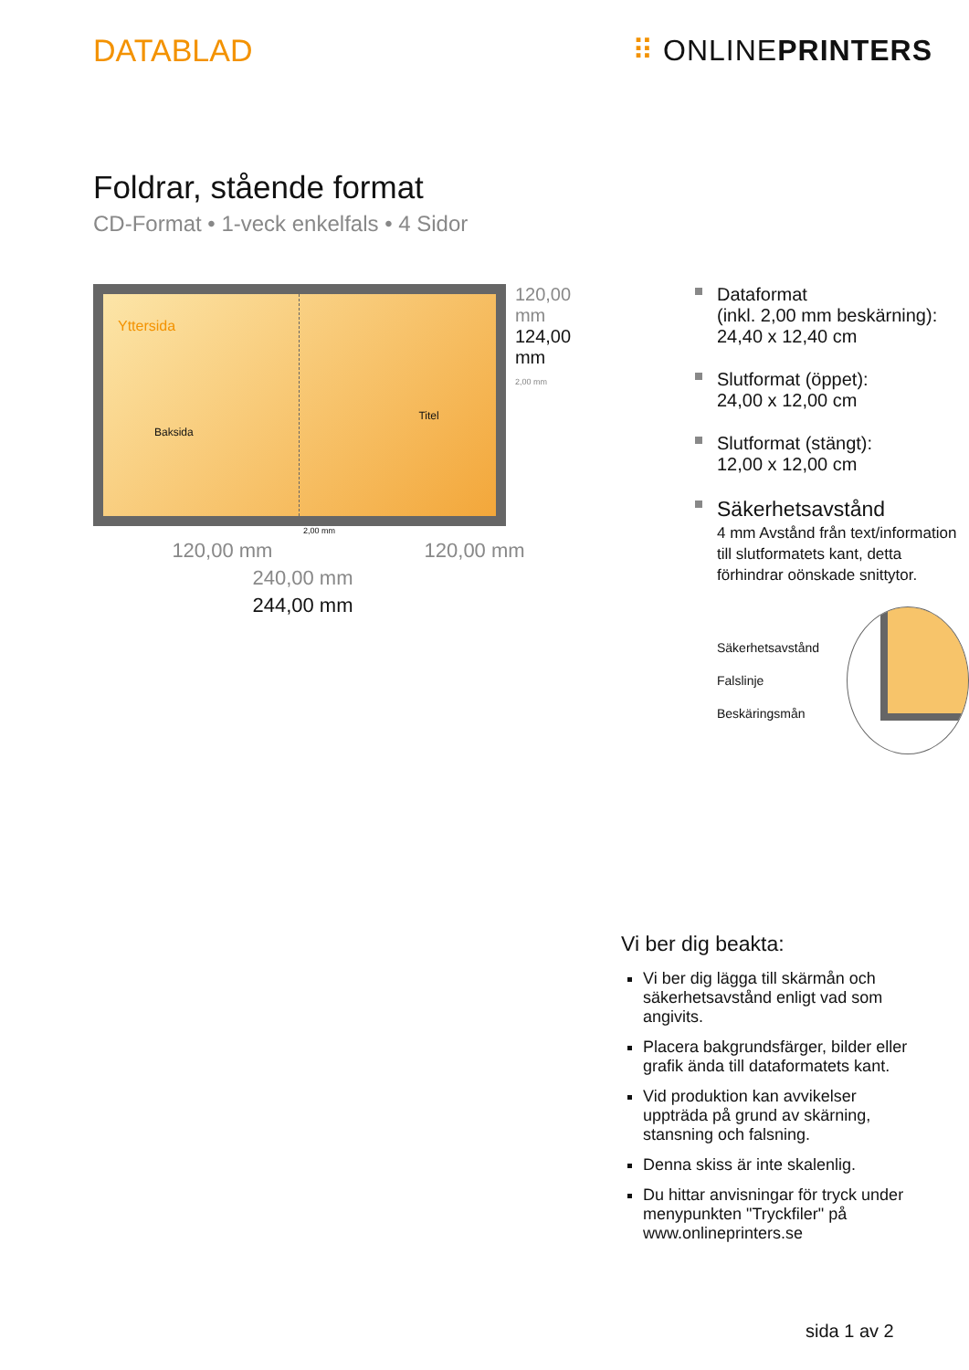DATABLAD ⠿ ONLINEPRINTERS
Foldrar, stående format
CD-Format • 1-veck enkelfals • 4 Sidor
Yttersida
Baksida
Titel
120,00 mm
124,00 mm
2,00 mm
2,00 mm
120,00 mm 120,00 mm
240,00 mm
244,00 mm
Dataformat
(inkl. 2,00 mm beskärning):
24,40 x 12,40 cm
Slutformat (öppet):
24,00 x 12,00 cm
Slutformat (stängt):
12,00 x 12,00 cm
Säkerhetsavstånd
4 mm Avstånd från text/information till slutformatets kant, detta förhindrar oönskade snittytor.
Säkerhetsavstånd
Falslinje
Beskäringsmån
Vi ber dig beakta:
Vi ber dig lägga till skärmån och säkerhetsavstånd enligt vad som angivits.
Placera bakgrundsfärger, bilder eller grafik ända till dataformatets kant.
Vid produktion kan avvikelser uppträda på grund av skärning, stansning och falsning.
Denna skiss är inte skalenlig.
Du hittar anvisningar för tryck under menypunkten "Tryckfiler" på www.onlineprinters.se
sida 1 av 2